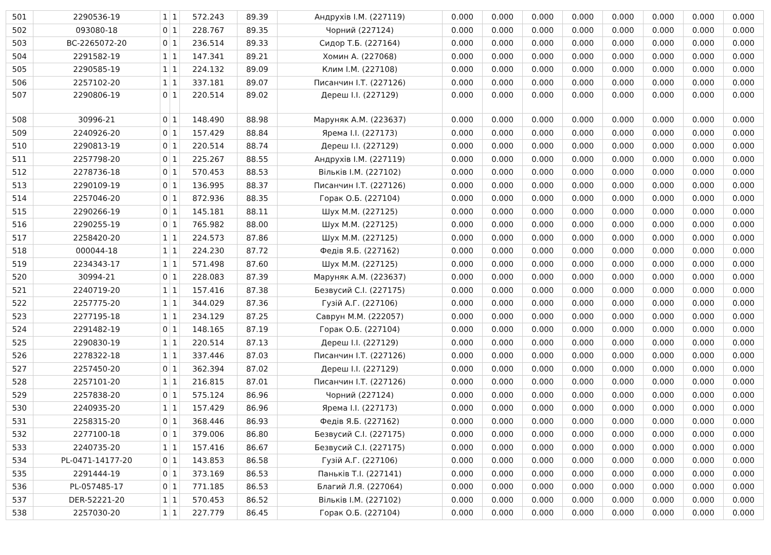| 501 | 2290536-19 | 1 | 1 | 572.243 | 89.39 | Андрухів І.М. (227119) | 0.000 | 0.000 | 0.000 | 0.000 | 0.000 | 0.000 | 0.000 | 0.000 |
| 502 | 093080-18 | 0 | 1 | 228.767 | 89.35 | Чорний (227124) | 0.000 | 0.000 | 0.000 | 0.000 | 0.000 | 0.000 | 0.000 | 0.000 |
| 503 | BC-2265072-20 | 0 | 1 | 236.514 | 89.33 | Сидор Т.Б. (227164) | 0.000 | 0.000 | 0.000 | 0.000 | 0.000 | 0.000 | 0.000 | 0.000 |
| 504 | 2291582-19 | 1 | 1 | 147.341 | 89.21 | Хомин А. (227068) | 0.000 | 0.000 | 0.000 | 0.000 | 0.000 | 0.000 | 0.000 | 0.000 |
| 505 | 2290585-19 | 1 | 1 | 224.132 | 89.09 | Клим І.М. (227108) | 0.000 | 0.000 | 0.000 | 0.000 | 0.000 | 0.000 | 0.000 | 0.000 |
| 506 | 2257102-20 | 1 | 1 | 337.181 | 89.07 | Писанчин І.Т. (227126) | 0.000 | 0.000 | 0.000 | 0.000 | 0.000 | 0.000 | 0.000 | 0.000 |
| 507 | 2290806-19 | 0 | 1 | 220.514 | 89.02 | Дереш І.І. (227129) | 0.000 | 0.000 | 0.000 | 0.000 | 0.000 | 0.000 | 0.000 | 0.000 |
| 508 | 30996-21 | 0 | 1 | 148.490 | 88.98 | Маруняк А.М. (223637) | 0.000 | 0.000 | 0.000 | 0.000 | 0.000 | 0.000 | 0.000 | 0.000 |
| 509 | 2240926-20 | 0 | 1 | 157.429 | 88.84 | Ярема І.І. (227173) | 0.000 | 0.000 | 0.000 | 0.000 | 0.000 | 0.000 | 0.000 | 0.000 |
| 510 | 2290813-19 | 0 | 1 | 220.514 | 88.74 | Дереш І.І. (227129) | 0.000 | 0.000 | 0.000 | 0.000 | 0.000 | 0.000 | 0.000 | 0.000 |
| 511 | 2257798-20 | 0 | 1 | 225.267 | 88.55 | Андрухів І.М. (227119) | 0.000 | 0.000 | 0.000 | 0.000 | 0.000 | 0.000 | 0.000 | 0.000 |
| 512 | 2278736-18 | 0 | 1 | 570.453 | 88.53 | Вільків І.М. (227102) | 0.000 | 0.000 | 0.000 | 0.000 | 0.000 | 0.000 | 0.000 | 0.000 |
| 513 | 2290109-19 | 0 | 1 | 136.995 | 88.37 | Писанчин І.Т. (227126) | 0.000 | 0.000 | 0.000 | 0.000 | 0.000 | 0.000 | 0.000 | 0.000 |
| 514 | 2257046-20 | 0 | 1 | 872.936 | 88.35 | Горак О.Б. (227104) | 0.000 | 0.000 | 0.000 | 0.000 | 0.000 | 0.000 | 0.000 | 0.000 |
| 515 | 2290266-19 | 0 | 1 | 145.181 | 88.11 | Шух М.М. (227125) | 0.000 | 0.000 | 0.000 | 0.000 | 0.000 | 0.000 | 0.000 | 0.000 |
| 516 | 2290255-19 | 0 | 1 | 765.982 | 88.00 | Шух М.М. (227125) | 0.000 | 0.000 | 0.000 | 0.000 | 0.000 | 0.000 | 0.000 | 0.000 |
| 517 | 2258420-20 | 1 | 1 | 224.573 | 87.86 | Шух М.М. (227125) | 0.000 | 0.000 | 0.000 | 0.000 | 0.000 | 0.000 | 0.000 | 0.000 |
| 518 | 000044-18 | 1 | 1 | 224.230 | 87.72 | Федів Я.Б. (227162) | 0.000 | 0.000 | 0.000 | 0.000 | 0.000 | 0.000 | 0.000 | 0.000 |
| 519 | 2234343-17 | 1 | 1 | 571.498 | 87.60 | Шух М.М. (227125) | 0.000 | 0.000 | 0.000 | 0.000 | 0.000 | 0.000 | 0.000 | 0.000 |
| 520 | 30994-21 | 0 | 1 | 228.083 | 87.39 | Маруняк А.М. (223637) | 0.000 | 0.000 | 0.000 | 0.000 | 0.000 | 0.000 | 0.000 | 0.000 |
| 521 | 2240719-20 | 1 | 1 | 157.416 | 87.38 | Безвусий С.І. (227175) | 0.000 | 0.000 | 0.000 | 0.000 | 0.000 | 0.000 | 0.000 | 0.000 |
| 522 | 2257775-20 | 1 | 1 | 344.029 | 87.36 | Гузій А.Г. (227106) | 0.000 | 0.000 | 0.000 | 0.000 | 0.000 | 0.000 | 0.000 | 0.000 |
| 523 | 2277195-18 | 1 | 1 | 234.129 | 87.25 | Саврун М.М. (222057) | 0.000 | 0.000 | 0.000 | 0.000 | 0.000 | 0.000 | 0.000 | 0.000 |
| 524 | 2291482-19 | 0 | 1 | 148.165 | 87.19 | Горак О.Б. (227104) | 0.000 | 0.000 | 0.000 | 0.000 | 0.000 | 0.000 | 0.000 | 0.000 |
| 525 | 2290830-19 | 1 | 1 | 220.514 | 87.13 | Дереш І.І. (227129) | 0.000 | 0.000 | 0.000 | 0.000 | 0.000 | 0.000 | 0.000 | 0.000 |
| 526 | 2278322-18 | 1 | 1 | 337.446 | 87.03 | Писанчин І.Т. (227126) | 0.000 | 0.000 | 0.000 | 0.000 | 0.000 | 0.000 | 0.000 | 0.000 |
| 527 | 2257450-20 | 0 | 1 | 362.394 | 87.02 | Дереш І.І. (227129) | 0.000 | 0.000 | 0.000 | 0.000 | 0.000 | 0.000 | 0.000 | 0.000 |
| 528 | 2257101-20 | 1 | 1 | 216.815 | 87.01 | Писанчин І.Т. (227126) | 0.000 | 0.000 | 0.000 | 0.000 | 0.000 | 0.000 | 0.000 | 0.000 |
| 529 | 2257838-20 | 0 | 1 | 575.124 | 86.96 | Чорний (227124) | 0.000 | 0.000 | 0.000 | 0.000 | 0.000 | 0.000 | 0.000 | 0.000 |
| 530 | 2240935-20 | 1 | 1 | 157.429 | 86.96 | Ярема І.І. (227173) | 0.000 | 0.000 | 0.000 | 0.000 | 0.000 | 0.000 | 0.000 | 0.000 |
| 531 | 2258315-20 | 0 | 1 | 368.446 | 86.93 | Федів Я.Б. (227162) | 0.000 | 0.000 | 0.000 | 0.000 | 0.000 | 0.000 | 0.000 | 0.000 |
| 532 | 2277100-18 | 0 | 1 | 379.006 | 86.80 | Безвусий С.І. (227175) | 0.000 | 0.000 | 0.000 | 0.000 | 0.000 | 0.000 | 0.000 | 0.000 |
| 533 | 2240735-20 | 1 | 1 | 157.416 | 86.67 | Безвусий С.І. (227175) | 0.000 | 0.000 | 0.000 | 0.000 | 0.000 | 0.000 | 0.000 | 0.000 |
| 534 | PL-0471-14177-20 | 0 | 1 | 143.853 | 86.58 | Гузій А.Г. (227106) | 0.000 | 0.000 | 0.000 | 0.000 | 0.000 | 0.000 | 0.000 | 0.000 |
| 535 | 2291444-19 | 0 | 1 | 373.169 | 86.53 | Паньків Т.І. (227141) | 0.000 | 0.000 | 0.000 | 0.000 | 0.000 | 0.000 | 0.000 | 0.000 |
| 536 | PL-057485-17 | 0 | 1 | 771.185 | 86.53 | Благий Л.Я. (227064) | 0.000 | 0.000 | 0.000 | 0.000 | 0.000 | 0.000 | 0.000 | 0.000 |
| 537 | DER-52221-20 | 1 | 1 | 570.453 | 86.52 | Вільків І.М. (227102) | 0.000 | 0.000 | 0.000 | 0.000 | 0.000 | 0.000 | 0.000 | 0.000 |
| 538 | 2257030-20 | 1 | 1 | 227.779 | 86.45 | Горак О.Б. (227104) | 0.000 | 0.000 | 0.000 | 0.000 | 0.000 | 0.000 | 0.000 | 0.000 |